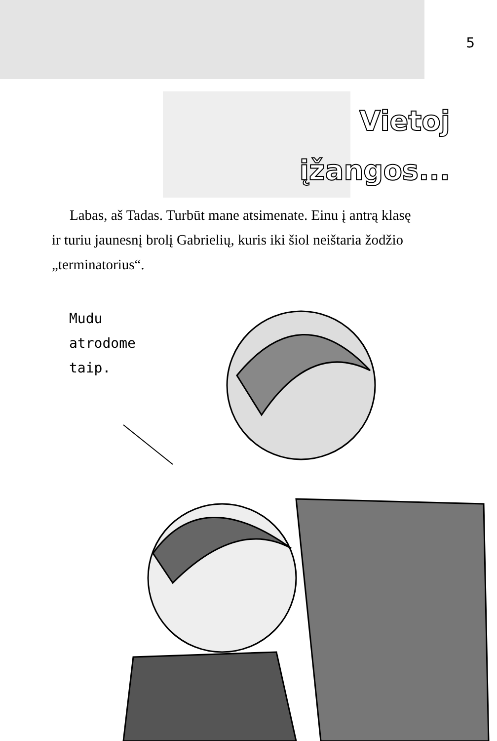5
Vietoj
įžangos...
Labas, aš Tadas. Turbūt mane atsimenate. Einu į antrą klasę ir turiu jaunesnį brolį Gabrielių, kuris iki šiol neištaria žodžio „terminatorius“.
Mudu
atrodome
taip.